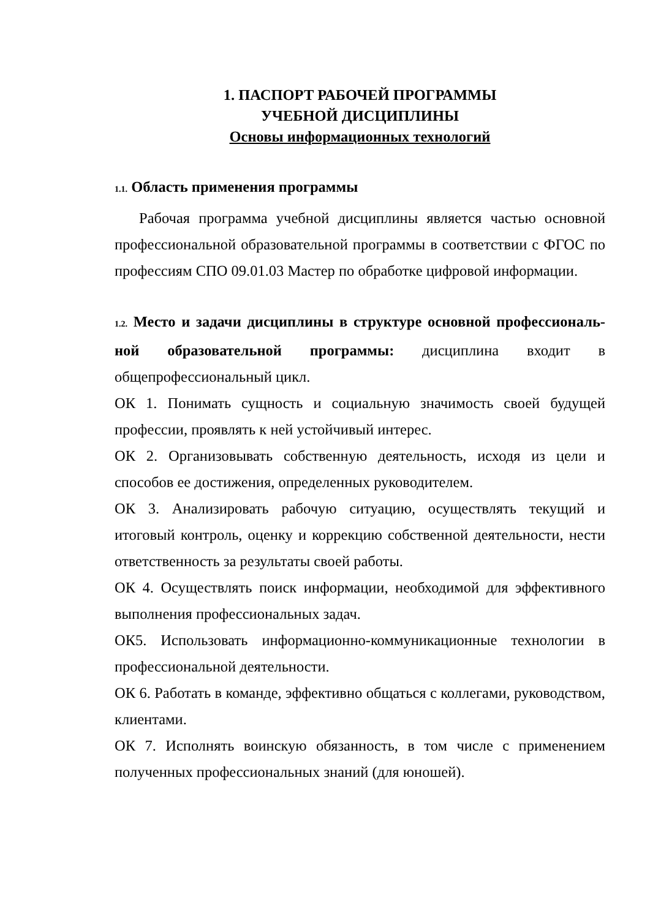1. ПАСПОРТ РАБОЧЕЙ ПРОГРАММЫ
УЧЕБНОЙ ДИСЦИПЛИНЫ
Основы информационных технологий
1.1. Область применения программы
Рабочая программа учебной дисциплины является частью основной профессиональной образовательной программы в соответствии с ФГОС по профессиям СПО 09.01.03 Мастер по обработке цифровой информации.
1.2. Место и задачи дисциплины в структуре основной профессиональ-ной образовательной программы: дисциплина входит в общепрофессиональный цикл.
ОК 1. Понимать сущность и социальную значимость своей будущей профессии, проявлять к ней устойчивый интерес.
ОК 2. Организовывать собственную деятельность, исходя из цели и способов ее достижения, определенных руководителем.
ОК 3. Анализировать рабочую ситуацию, осуществлять текущий и итоговый контроль, оценку и коррекцию собственной деятельности, нести ответственность за результаты своей работы.
ОК 4. Осуществлять поиск информации, необходимой для эффективного выполнения профессиональных задач.
ОК5. Использовать информационно-коммуникационные технологии в профессиональной деятельности.
ОК 6. Работать в команде, эффективно общаться с коллегами, руководством, клиентами.
ОК 7. Исполнять воинскую обязанность, в том числе с применением полученных профессиональных знаний (для юношей).